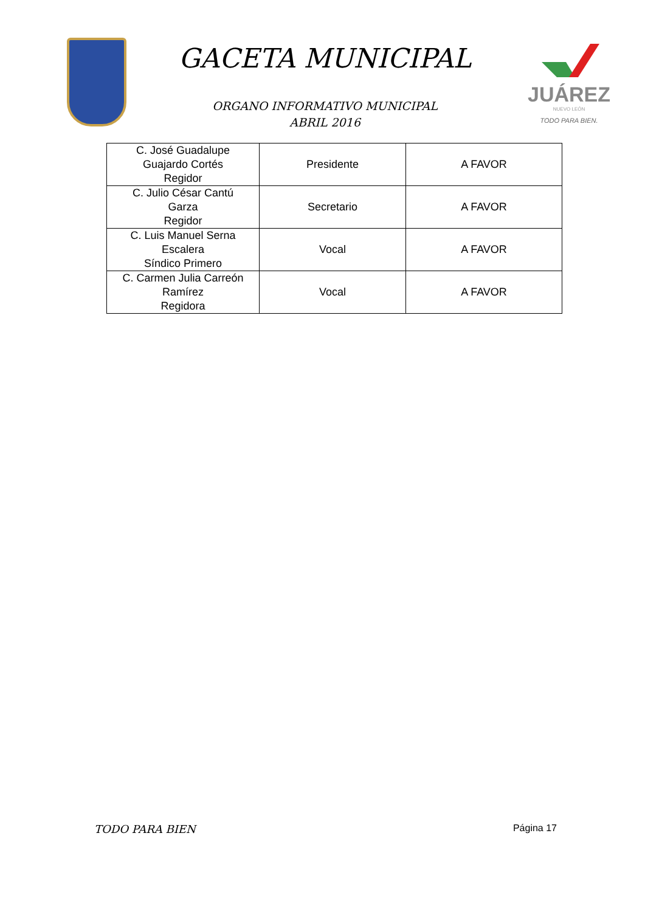GACETA MUNICIPAL
ORGANO INFORMATIVO MUNICIPAL
ABRIL 2016
JUÁREZ
NUEVO LEÓN
TODO PARA BIEN.
| C. José Guadalupe Guajardo Cortés Regidor | Presidente | A FAVOR |
| C. Julio César Cantú Garza Regidor | Secretario | A FAVOR |
| C. Luis Manuel Serna Escalera Síndico Primero | Vocal | A FAVOR |
| C. Carmen Julia Carreón Ramírez Regidora | Vocal | A FAVOR |
TODO PARA BIEN Página 17